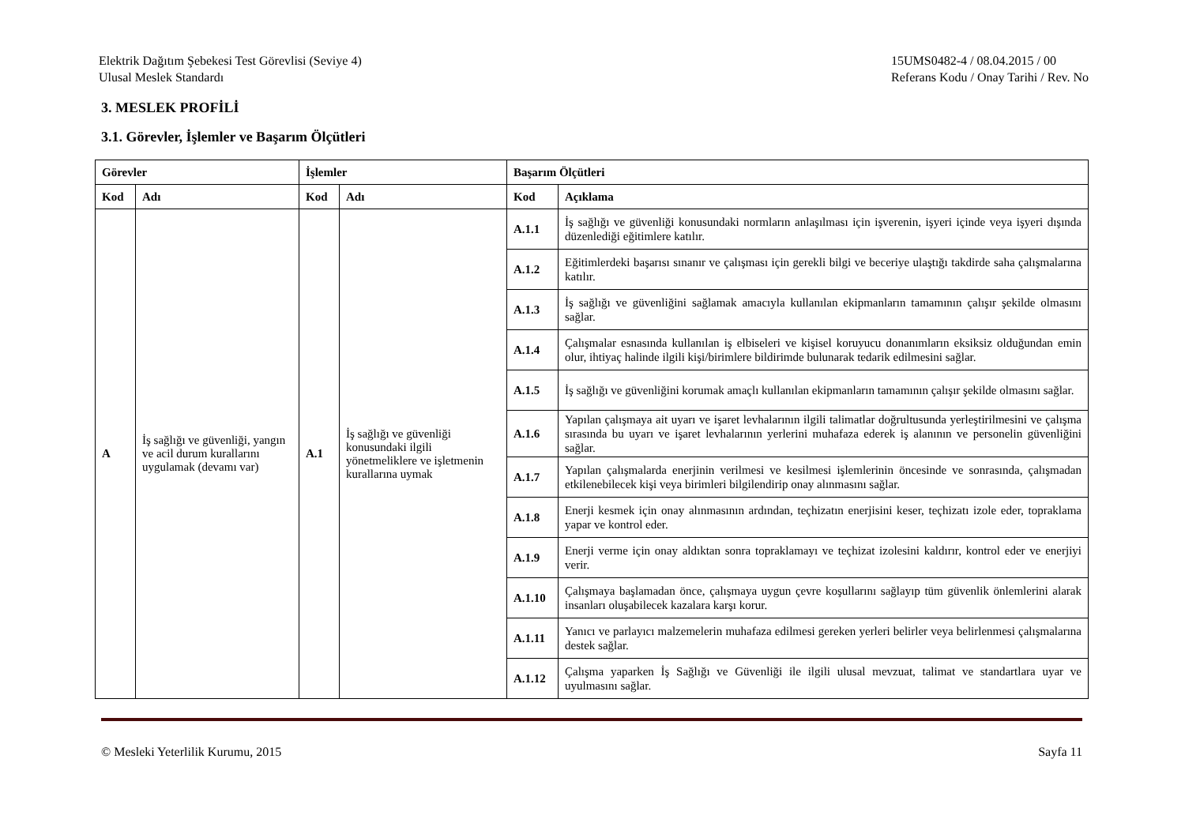Elektrik Dağıtım Şebekesi Test Görevlisi (Seviye 4)
Ulusal Meslek Standardı
15UMS0482-4 / 08.04.2015 / 00
Referans Kodu / Onay Tarihi / Rev. No
3. MESLEK PROFİLİ
3.1. Görevler, İşlemler ve Başarım Ölçütleri
| Görevler | | İşlemler | | Başarım Ölçütleri | |
| --- | --- | --- | --- | --- | --- |
| Kod | Adı | Kod | Adı | Kod | Açıklama |
| A | İş sağlığı ve güvenliği, yangın ve acil durum kurallarını uygulamak (devamı var) | A.1 | İş sağlığı ve güvenliği konusundaki ilgili yönetmeliklere ve işletmenin kurallarına uymak | A.1.1 | İş sağlığı ve güvenliği konusundaki normların anlaşılması için işverenin, işyeri içinde veya işyeri dışında düzenlediği eğitimlere katılır. |
| | | | | A.1.2 | Eğitimlerdeki başarısı sınanır ve çalışması için gerekli bilgi ve beceriye ulaştığı takdirde saha çalışmalarına katılır. |
| | | | | A.1.3 | İş sağlığı ve güvenliğini sağlamak amacıyla kullanılan ekipmanların tamamının çalışır şekilde olmasını sağlar. |
| | | | | A.1.4 | Çalışmalar esnasında kullanılan iş elbiseleri ve kişisel koruyucu donanımların eksiksiz olduğundan emin olur, ihtiyaç halinde ilgili kişi/birimlere bildirimde bulunarak tedarik edilmesini sağlar. |
| | | | | A.1.5 | İş sağlığı ve güvenliğini korumak amaçlı kullanılan ekipmanların tamamının çalışır şekilde olmasını sağlar. |
| | | | | A.1.6 | Yapılan çalışmaya ait uyarı ve işaret levhalarının ilgili talimatlar doğrultusunda yerleştirilmesini ve çalışma sırasında bu uyarı ve işaret levhalarının yerlerini muhafaza ederek iş alanının ve personelin güvenliğini sağlar. |
| | | | | A.1.7 | Yapılan çalışmalarda enerjinin verilmesi ve kesilmesi işlemlerinin öncesinde ve sonrasında, çalışmadan etkilenebilecek kişi veya birimleri bilgilendirip onay alınmasını sağlar. |
| | | | | A.1.8 | Enerji kesmek için onay alınmasının ardından, teçhizatın enerjisini keser, teçhizatı izole eder, topraklama yapar ve kontrol eder. |
| | | | | A.1.9 | Enerji verme için onay aldıktan sonra topraklamayı ve teçhizat izolesini kaldırır, kontrol eder ve enerjiyi verir. |
| | | | | A.1.10 | Çalışmaya başlamadan önce, çalışmaya uygun çevre koşullarını sağlayıp tüm güvenlik önlemlerini alarak insanları oluşabilecek kazalara karşı korur. |
| | | | | A.1.11 | Yanıcı ve parlayıcı malzemelerin muhafaza edilmesi gereken yerleri belirler veya belirlenmesi çalışmalarına destek sağlar. |
| | | | | A.1.12 | Çalışma yaparken İş Sağlığı ve Güvenliği ile ilgili ulusal mevzuat, talimat ve standartlara uyar ve uyulmasını sağlar. |
© Mesleki Yeterlilik Kurumu, 2015
Sayfa 11